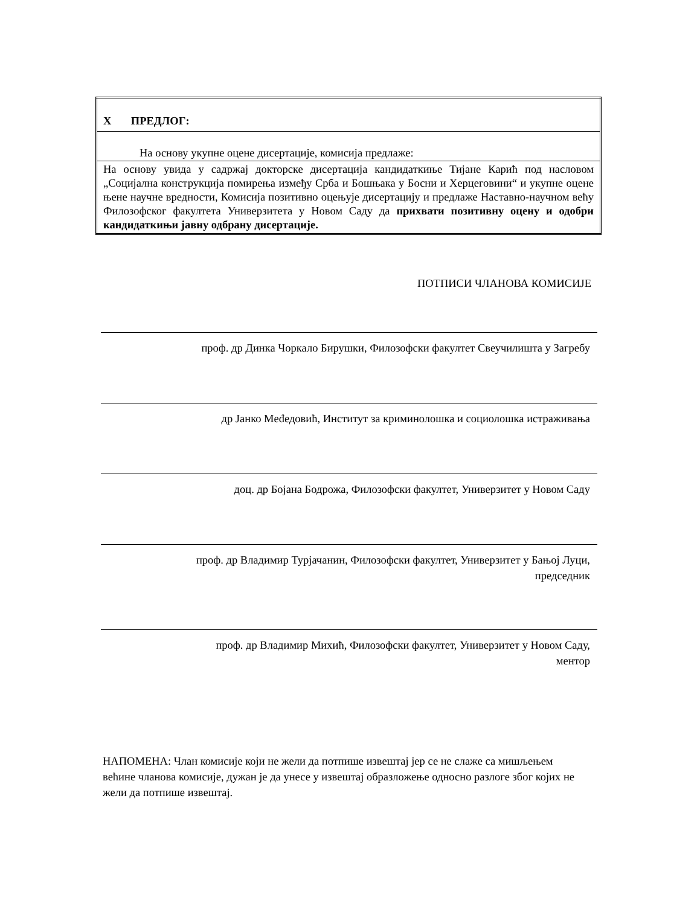| X ПРЕДЛОГ: |
| На основу укупне оцене дисертације, комисија предлаже: |
| На основу увида у садржај докторске дисертација кандидаткиње Тијане Карић под насловом „Социјална конструкција помирења између Срба и Бошњака у Босни и Херцеговини“ и укупне оцене њене научне вредности, Комисија позитивно оцењује дисертацију и предлаже Наставно-научном већу Филозофског факултета Универзитета у Новом Саду да прихвати позитивну оцену и одобри кандидаткињи јавну одбрану дисертације. |
ПОТПИСИ ЧЛАНОВА КОМИСИЈЕ
проф. др Динка Чоркало Бирушки, Филозофски факултет Свеучилишта у Загребу
др Јанко Međедовић, Институт за криминолошка и социолошка истраживања
доц. др Бојана Бодрожа, Филозофски факултет, Универзитет у Новом Саду
проф. др Владимир Турјачанин, Филозофски факултет, Универзитет у Бањој Луци,
председник
проф. др Владимир Михић, Филозофски факултет, Универзитет у Новом Саду,
ментор
НАПОМЕНА: Члан комисије који не жели да потпише извештај јер се не слаже са мишљењем већине чланова комисије, дужан је да унесе у извештај образложење односно разлоге због којих не жели да потпише извештај.